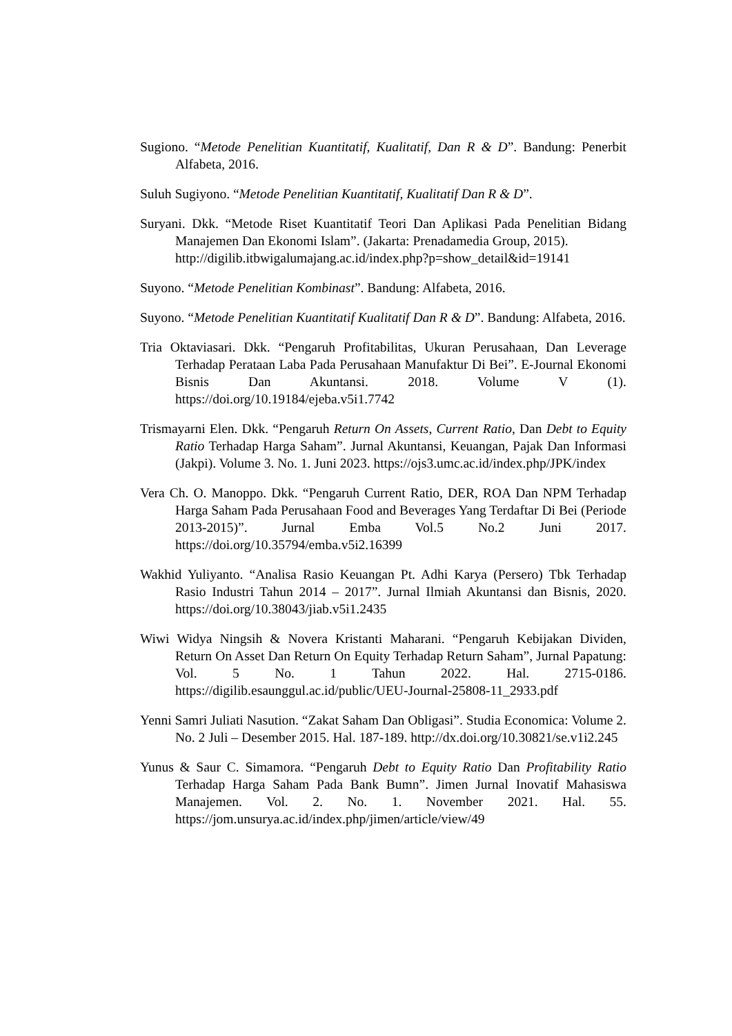Sugiono. “Metode Penelitian Kuantitatif, Kualitatif, Dan R & D”. Bandung: Penerbit Alfabeta, 2016.
Suluh Sugiyono. “Metode Penelitian Kuantitatif, Kualitatif Dan R & D”.
Suryani. Dkk. “Metode Riset Kuantitatif Teori Dan Aplikasi Pada Penelitian Bidang Manajemen Dan Ekonomi Islam”. (Jakarta: Prenadamedia Group, 2015).
http://digilib.itbwigalumajang.ac.id/index.php?p=show_detail&id=19141
Suyono. “Metode Penelitian Kombinast”. Bandung: Alfabeta, 2016.
Suyono. “Metode Penelitian Kuantitatif Kualitatif Dan R & D”. Bandung: Alfabeta, 2016.
Tria Oktaviasari. Dkk. “Pengaruh Profitabilitas, Ukuran Perusahaan, Dan Leverage Terhadap Perataan Laba Pada Perusahaan Manufaktur Di Bei”. E-Journal Ekonomi Bisnis Dan Akuntansi. 2018. Volume V (1). https://doi.org/10.19184/ejeba.v5i1.7742
Trismayarni Elen. Dkk. “Pengaruh Return On Assets, Current Ratio, Dan Debt to Equity Ratio Terhadap Harga Saham”. Jurnal Akuntansi, Keuangan, Pajak Dan Informasi (Jakpi). Volume 3. No. 1. Juni 2023. https://ojs3.umc.ac.id/index.php/JPK/index
Vera Ch. O. Manoppo. Dkk. “Pengaruh Current Ratio, DER, ROA Dan NPM Terhadap Harga Saham Pada Perusahaan Food and Beverages Yang Terdaftar Di Bei (Periode 2013-2015)”. Jurnal Emba Vol.5 No.2 Juni 2017. https://doi.org/10.35794/emba.v5i2.16399
Wakhid Yuliyanto. “Analisa Rasio Keuangan Pt. Adhi Karya (Persero) Tbk Terhadap Rasio Industri Tahun 2014 – 2017”. Jurnal Ilmiah Akuntansi dan Bisnis, 2020. https://doi.org/10.38043/jiab.v5i1.2435
Wiwi Widya Ningsih & Novera Kristanti Maharani. “Pengaruh Kebijakan Dividen, Return On Asset Dan Return On Equity Terhadap Return Saham”, Jurnal Papatung: Vol. 5 No. 1 Tahun 2022. Hal. 2715-0186. https://digilib.esaunggul.ac.id/public/UEU-Journal-25808-11_2933.pdf
Yenni Samri Juliati Nasution. “Zakat Saham Dan Obligasi”. Studia Economica: Volume 2. No. 2 Juli – Desember 2015. Hal. 187-189. http://dx.doi.org/10.30821/se.v1i2.245
Yunus & Saur C. Simamora. “Pengaruh Debt to Equity Ratio Dan Profitability Ratio Terhadap Harga Saham Pada Bank Bumn”. Jimen Jurnal Inovatif Mahasiswa Manajemen. Vol. 2. No. 1. November 2021. Hal. 55. https://jom.unsurya.ac.id/index.php/jimen/article/view/49